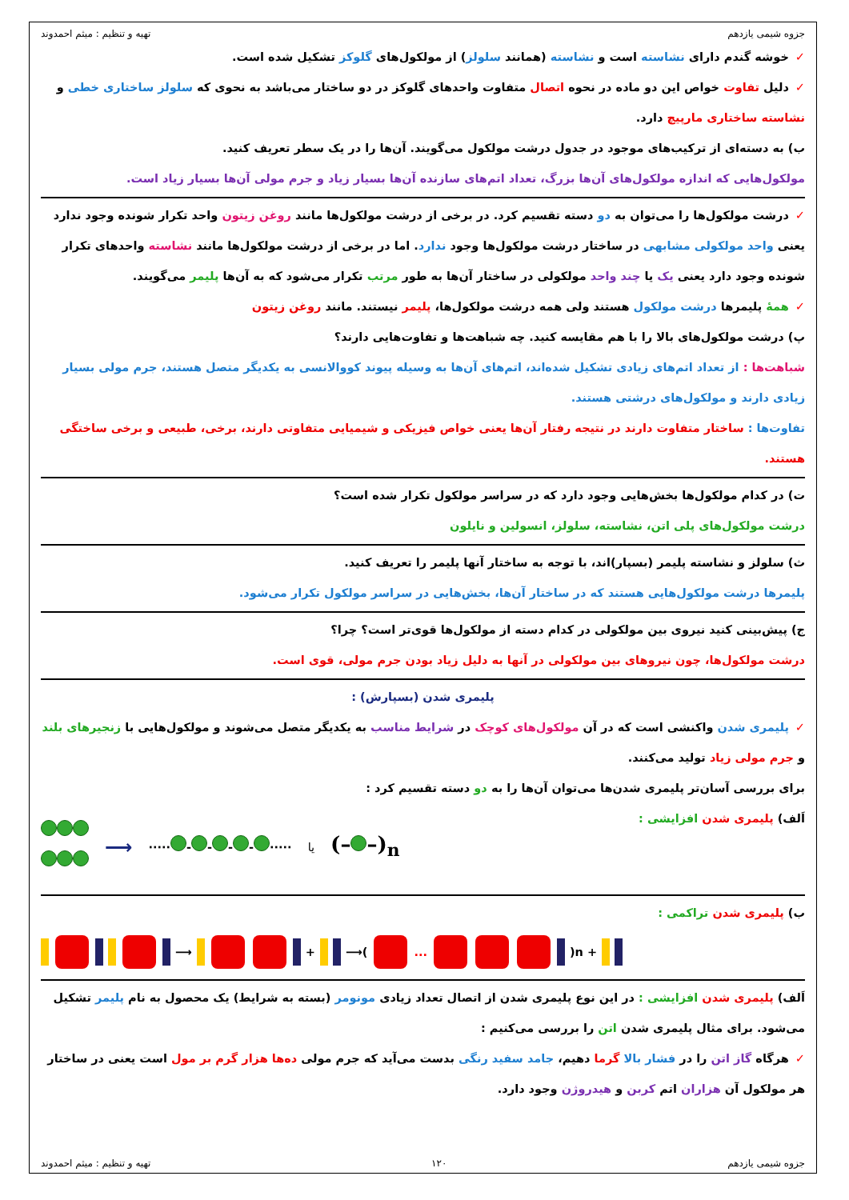جزوه شیمی یازدهم تهیه و تنظیم : میثم احمدوند
✓خوشه گندم دارای نشاسته است و نشاسته (همانند سلولز) از مولکول‌های گلوکز تشکیل شده است.
✓دلیل تفاوت خواص این دو ماده در نحوه اتصال متفاوت واحدهای گلوکز در دو ساختار می‌باشد به نحوی که سلولز ساختاری خطی و نشاسته ساختاری مارپیچ دارد.
ب) به دسته‌ای از ترکیب‌های موجود در جدول درشت مولکول می‌گویند. آن‌ها را در یک سطر تعریف کنید.
مولکول‌هایی که اندازه مولکول‌های آن‌ها بزرگ، تعداد اتم‌های سازنده آن‌ها بسیار زیاد و جرم مولی آن‌ها بسیار زیاد است.
✓درشت مولکول‌ها را می‌توان به دو دسته تقسیم کرد. در برخی از درشت مولکول‌ها مانند روغن زیتون واحد تکرار شونده وجود ندارد یعنی واحد مولکولی مشابهی در ساختار درشت مولکول‌ها وجود ندارد. اما در برخی از درشت مولکول‌ها مانند نشاسته واحدهای تکرار شونده وجود دارد یعنی یک یا چند واحد مولکولی در ساختار آن‌ها به طور مرتب تکرار می‌شود که به آن‌ها پلیمر می‌گویند.
✓همهٔ پلیمرها درشت مولکول هستند ولی همه درشت مولکول‌ها، پلیمر نیستند. مانند روغن زیتون
پ) درشت مولکول‌های بالا را با هم مقایسه کنید. چه شباهت‌ها و تفاوت‌هایی دارند؟
شباهت‌ها : از تعداد اتم‌های زیادی تشکیل شده‌اند، اتم‌های آن‌ها به وسیله پیوند کووالانسی به یکدیگر متصل هستند، جرم مولی بسیار زیادی دارند و مولکول‌های درشتی هستند.
تفاوت‌ها : ساختار متفاوت دارند در نتیجه رفتار آن‌ها یعنی خواص فیزیکی و شیمیایی متفاوتی دارند، برخی، طبیعی و برخی ساختگی هستند.
ت) در کدام مولکول‌ها بخش‌هایی وجود دارد که در سراسر مولکول تکرار شده است؟
درشت مولکول‌های پلی اتن، نشاسته، سلولز، انسولین و نایلون
ث) سلولز و نشاسته پلیمر (بسپار)اند، با توجه به ساختار آنها پلیمر را تعریف کنید.
پلیمرها درشت مولکول‌هایی هستند که در ساختار آن‌ها، بخش‌هایی در سراسر مولکول تکرار می‌شود.
ج) پیش‌بینی کنید نیروی بین مولکولی در کدام دسته از مولکول‌ها قوی‌تر است؟ چرا؟
درشت مولکول‌ها، چون نیروهای بین مولکولی در آنها به دلیل زیاد بودن جرم مولی، قوی است.
پلیمری شدن (بسپارش) :
✓پلیمری شدن واکنشی است که در آن مولکول‌های کوچک در شرایط مناسب به یکدیگر متصل می‌شوند و مولکول‌هایی با زنجیرهای بلند و جرم مولی زیاد تولید می‌کنند.
برای بررسی آسان‌تر پلیمری شدن‌ها می‌توان آن‌ها را به دو دسته تقسیم کرد :
اَلف) پلیمری شدن افزایشی :
⟶ ····· - - - - ····· یا (– –)<sub>n</sub>
ب) پلیمری شدن تراکمی :
⟶ + ⟶( ... )n +
اَلف) پلیمری شدن افزایشی : در این نوع پلیمری شدن از اتصال تعداد زیادی مونومر (بسته به شرایط) یک محصول به نام پلیمر تشکیل می‌شود. برای مثال پلیمری شدن اتن را بررسی می‌کنیم :
✓هرگاه گاز اتن را در فشار بالا گرما دهیم، جامد سفید رنگی بدست می‌آید که جرم مولی ده‌ها هزار گرم بر مول است یعنی در ساختار هر مولکول آن هزاران اتم کربن و هیدروژن وجود دارد.
جزوه شیمی یازدهم ۱۲۰ تهیه و تنظیم : میثم احمدوند